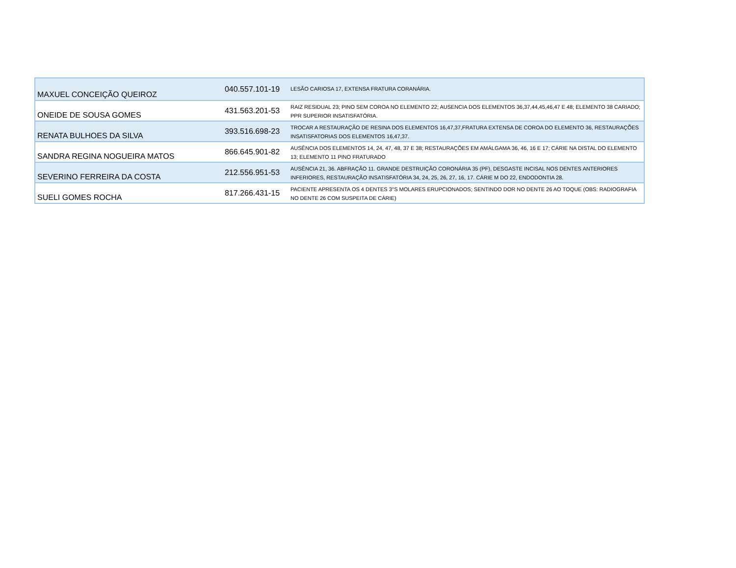| MAXUEL CONCEIÇÃO QUEIROZ | 040.557.101-19 | LESÃO CARIOSA 17, EXTENSA FRATURA CORANÁRIA. |
| ONEIDE DE SOUSA GOMES | 431.563.201-53 | RAIZ RESIDUAL 23; PINO SEM COROA NO ELEMENTO 22; AUSENCIA DOS ELEMENTOS 36,37,44,45,46,47 E 48; ELEMENTO 38 CARIADO; PPR SUPERIOR INSATISFATÓRIA. |
| RENATA BULHOES DA SILVA | 393.516.698-23 | TROCAR A RESTAURAÇÃO DE RESINA DOS ELEMENTOS 16,47,37,FRATURA EXTENSA DE COROA DO ELEMENTO 36, RESTAURAÇÕES INSATISFATORIAS DOS ELEMENTOS 16,47,37. |
| SANDRA REGINA NOGUEIRA MATOS | 866.645.901-82 | AUSÊNCIA DOS ELEMENTOS 14, 24, 47, 48, 37 E 38; RESTAURAÇÕES EM AMÁLGAMA 36, 46, 16 E 17; CÁRIE NA DISTAL DO ELEMENTO 13; ELEMENTO 11 PINO FRATURADO |
| SEVERINO FERREIRA DA COSTA | 212.556.951-53 | AUSÊNCIA 21, 36. ABFRAÇÃO 11. GRANDE DESTRUIÇÃO CORONÁRIA 35 (PF), DESGASTE INCISAL NOS DENTES ANTERIORES INFERIORES, RESTAURAÇÃO INSATISFATÓRIA 34, 24, 25, 26, 27, 16, 17. CÁRIE M DO 22, ENDODONTIA 28. |
| SUELI GOMES ROCHA | 817.266.431-15 | PACIENTE APRESENTA OS 4 DENTES 3°S MOLARES ERUPCIONADOS; SENTINDO DOR NO DENTE 26 AO TOQUE (OBS: RADIOGRAFIA NO DENTE 26 COM SUSPEITA DE CÁRIE) |